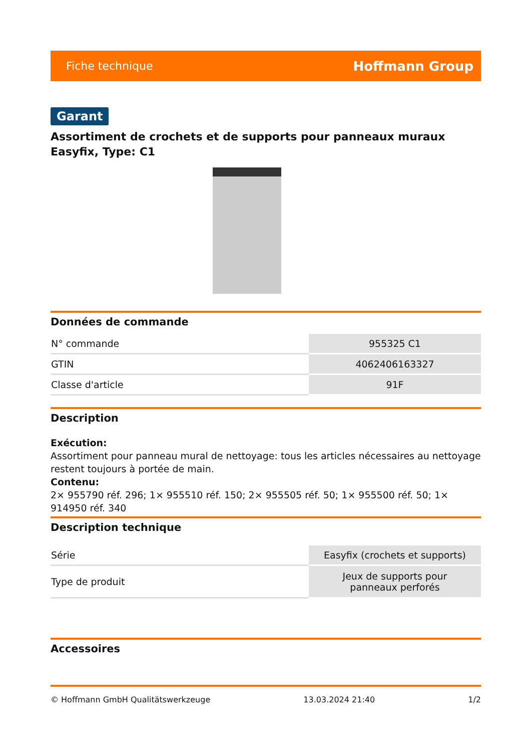Fiche technique Hoffmann Group
Garant
Assortiment de crochets et de supports pour panneaux muraux Easyfix, Type: C1
Données de commande
| N° commande | 955325 C1 |
| GTIN | 4062406163327 |
| Classe d'article | 91F |
Description
Exécution:
Assortiment pour panneau mural de nettoyage: tous les articles nécessaires au nettoyage restent toujours à portée de main.
Contenu:
2× 955790 réf. 296; 1× 955510 réf. 150; 2× 955505 réf. 50; 1× 955500 réf. 50; 1× 914950 réf. 340
Description technique
| Série | Easyfix (crochets et supports) |
| Type de produit | Jeux de supports pour panneaux perforés |
Accessoires
© Hoffmann GmbH Qualitätswerkzeuge 13.03.2024 21:40 1/2